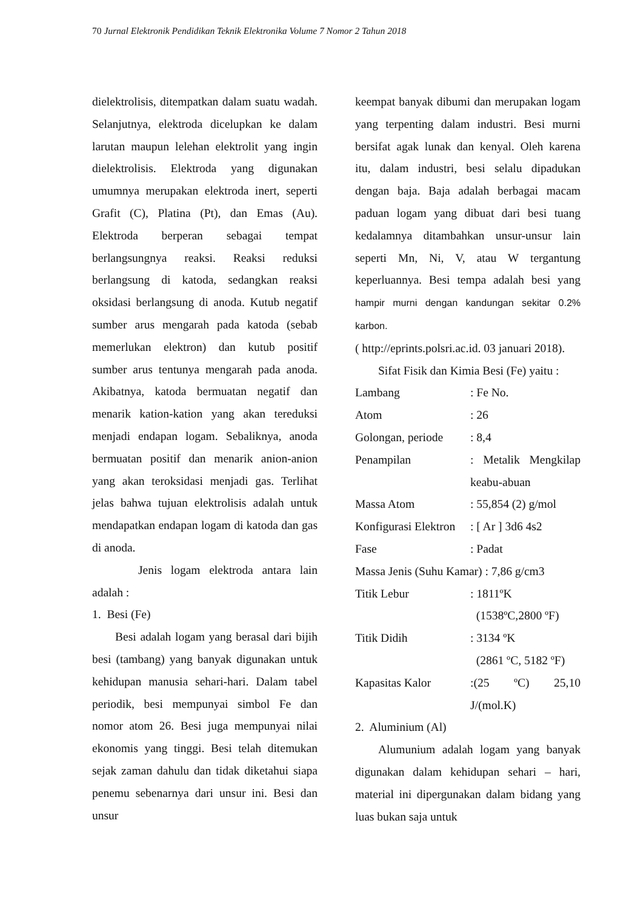70 Jurnal Elektronik Pendidikan Teknik Elektronika Volume 7 Nomor 2 Tahun 2018
dielektrolisis, ditempatkan dalam suatu wadah. Selanjutnya, elektroda dicelupkan ke dalam larutan maupun lelehan elektrolit yang ingin dielektrolisis. Elektroda yang digunakan umumnya merupakan elektroda inert, seperti Grafit (C), Platina (Pt), dan Emas (Au). Elektroda berperan sebagai tempat berlangsungnya reaksi. Reaksi reduksi berlangsung di katoda, sedangkan reaksi oksidasi berlangsung di anoda. Kutub negatif sumber arus mengarah pada katoda (sebab memerlukan elektron) dan kutub positif sumber arus tentunya mengarah pada anoda. Akibatnya, katoda bermuatan negatif dan menarik kation-kation yang akan tereduksi menjadi endapan logam. Sebaliknya, anoda bermuatan positif dan menarik anion-anion yang akan teroksidasi menjadi gas. Terlihat jelas bahwa tujuan elektrolisis adalah untuk mendapatkan endapan logam di katoda dan gas di anoda.
Jenis logam elektroda antara lain adalah :
1. Besi (Fe)
Besi adalah logam yang berasal dari bijih besi (tambang) yang banyak digunakan untuk kehidupan manusia sehari-hari. Dalam tabel periodik, besi mempunyai simbol Fe dan nomor atom 26. Besi juga mempunyai nilai ekonomis yang tinggi. Besi telah ditemukan sejak zaman dahulu dan tidak diketahui siapa penemu sebenarnya dari unsur ini. Besi dan unsur
keempat banyak dibumi dan merupakan logam yang terpenting dalam industri. Besi murni bersifat agak lunak dan kenyal. Oleh karena itu, dalam industri, besi selalu dipadukan dengan baja. Baja adalah berbagai macam paduan logam yang dibuat dari besi tuang kedalamnya ditambahkan unsur-unsur lain seperti Mn, Ni, V, atau W tergantung keperluannya. Besi tempa adalah besi yang hampir murni dengan kandungan sekitar 0.2% karbon.
( http://eprints.polsri.ac.id. 03 januari 2018).
Sifat Fisik dan Kimia Besi (Fe) yaitu :
| Lambang | : Fe No. |
| Atom | : 26 |
| Golongan, periode | : 8,4 |
| Penampilan | : Metalik Mengkilap keabu-abuan |
| Massa Atom | : 55,854 (2) g/mol |
| Konfigurasi Elektron | : [ Ar ] 3d6 4s2 |
| Fase | : Padat |
| Massa Jenis (Suhu Kamar) : 7,86 g/cm3 | |
| Titik Lebur | : 1811ºK (1538ºC,2800 ºF) |
| Titik Didih | : 3134 ºK (2861 ºC, 5182 ºF) |
| Kapasitas Kalor | :(25 ºC) 25,10 J/(mol.K) |
2. Aluminium (Al)
Alumunium adalah logam yang banyak digunakan dalam kehidupan sehari – hari, material ini dipergunakan dalam bidang yang luas bukan saja untuk